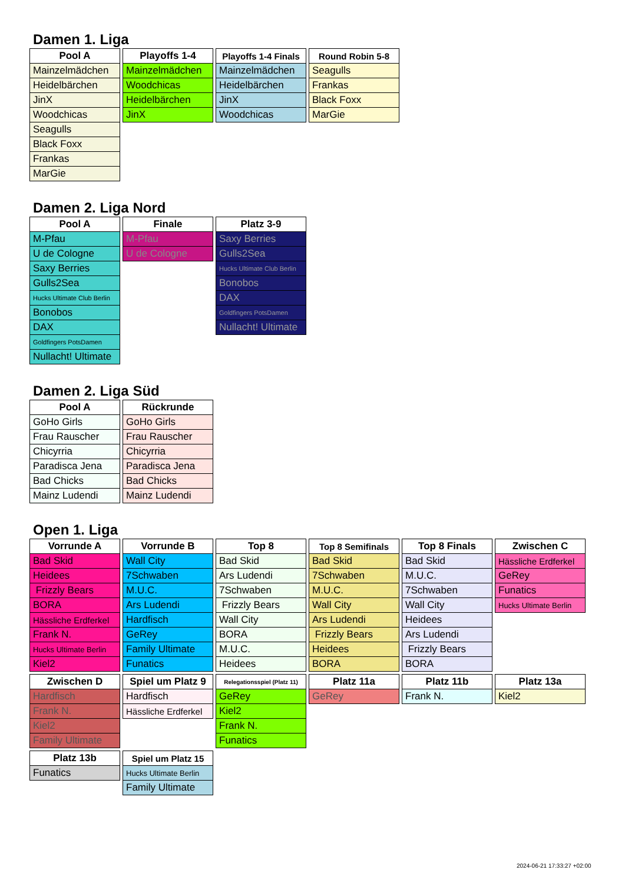Damen 1. Liga
| Pool A |
| --- |
| Mainzelmädchen |
| Heidelbärchen |
| JinX |
| Woodchicas |
| Seagulls |
| Black Foxx |
| Frankas |
| MarGie |
| Playoffs 1-4 |
| --- |
| Mainzelmädchen |
| Woodchicas |
| Heidelbärchen |
| JinX |
| Playoffs 1-4 Finals |
| --- |
| Mainzelmädchen |
| Heidelbärchen |
| JinX |
| Woodchicas |
| Round Robin 5-8 |
| --- |
| Seagulls |
| Frankas |
| Black Foxx |
| MarGie |
Damen 2. Liga Nord
| Pool A |
| --- |
| M-Pfau |
| U de Cologne |
| Saxy Berries |
| Gulls2Sea |
| Hucks Ultimate Club Berlin |
| Bonobos |
| DAX |
| Goldfingers PotsDamen |
| Nullacht! Ultimate |
| Finale |
| --- |
| M-Pfau |
| U de Cologne |
| Platz 3-9 |
| --- |
| Saxy Berries |
| Gulls2Sea |
| Hucks Ultimate Club Berlin |
| Bonobos |
| DAX |
| Goldfingers PotsDamen |
| Nullacht! Ultimate |
Damen 2. Liga Süd
| Pool A |
| --- |
| GoHo Girls |
| Frau Rauscher |
| Chicyrria |
| Paradisca Jena |
| Bad Chicks |
| Mainz Ludendi |
| Rückrunde |
| --- |
| GoHo Girls |
| Frau Rauscher |
| Chicyrria |
| Paradisca Jena |
| Bad Chicks |
| Mainz Ludendi |
Open 1. Liga
| Vorrunde A |
| --- |
| Bad Skid |
| Heidees |
| Frizzly Bears |
| BORA |
| Hässliche Erdferkel |
| Frank N. |
| Hucks Ultimate Berlin |
| Kiel2 |
| Vorrunde B |
| --- |
| Wall City |
| 7Schwaben |
| M.U.C. |
| Ars Ludendi |
| Hardfisch |
| GeRey |
| Family Ultimate |
| Funatics |
| Top 8 |
| --- |
| Bad Skid |
| Ars Ludendi |
| 7Schwaben |
| Frizzly Bears |
| Wall City |
| BORA |
| M.U.C. |
| Heidees |
| Top 8 Semifinals |
| --- |
| Bad Skid |
| 7Schwaben |
| M.U.C. |
| Wall City |
| Ars Ludendi |
| Frizzly Bears |
| Heidees |
| BORA |
| Top 8 Finals |
| --- |
| Bad Skid |
| M.U.C. |
| 7Schwaben |
| Wall City |
| Heidees |
| Ars Ludendi |
| Frizzly Bears |
| BORA |
| Zwischen C |
| --- |
| Hässliche Erdferkel |
| GeRey |
| Funatics |
| Hucks Ultimate Berlin |
| Zwischen D |
| --- |
| Hardfisch |
| Frank N. |
| Kiel2 |
| Family Ultimate |
| Spiel um Platz 9 |
| --- |
| Hardfisch |
| Hässliche Erdferkel |
| Relegationsspiel (Platz 11) |
| --- |
| GeRey |
| Kiel2 |
| Frank N. |
| Funatics |
| Platz 11a |
| --- |
| GeRey |
| Platz 11b |
| --- |
| Frank N. |
| Platz 13a |
| --- |
| Kiel2 |
| Platz 13b |
| --- |
| Funatics |
| Spiel um Platz 15 |
| --- |
| Hucks Ultimate Berlin |
| Family Ultimate |
2024-06-21 17:33:27 +02:00